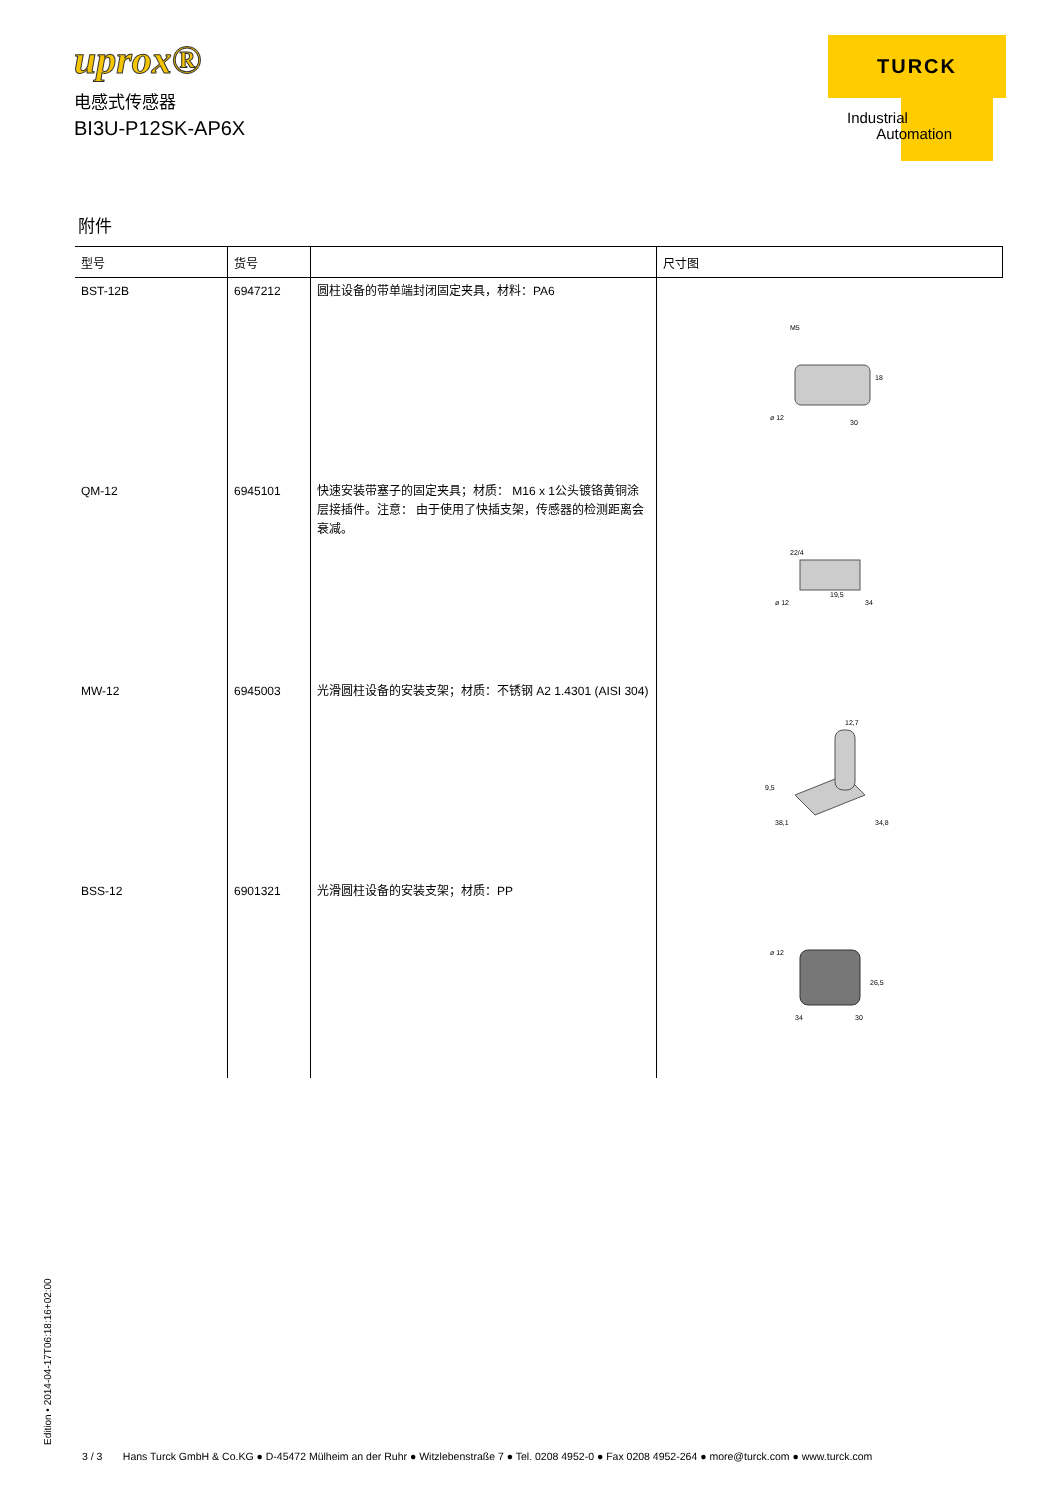uprox®
电感式传感器
BI3U-P12SK-AP6X
TURCK
Industrial
Automation
附件
| 型号 | 货号 | | 尺寸图 |
| --- | --- | --- | --- |
| BST-12B | 6947212 | 圆柱设备的带单端封闭固定夹具，材料：PA6 | M5 ø 12 18 30 |
| QM-12 | 6945101 | 快速安装带塞子的固定夹具；材质： M16 x 1公头镀铬黄铜涂层接插件。注意： 由于使用了快插支架，传感器的检测距离会衰减。 | 22/4 ø 12 19,5 34 |
| MW-12 | 6945003 | 光滑圆柱设备的安装支架；材质：不锈钢 A2 1.4301 (AISI 304) | 12,7 9,5 38,1 34,8 |
| BSS-12 | 6901321 | 光滑圆柱设备的安装支架；材质：PP | ø 12 26,5 34 30 |
Edition • 2014-04-17T06:18:16+02:00
3 / 3 Hans Turck GmbH & Co.KG ● D-45472 Mülheim an der Ruhr ● Witzlebenstraße 7 ● Tel. 0208 4952-0 ● Fax 0208 4952-264 ● more@turck.com ● www.turck.com